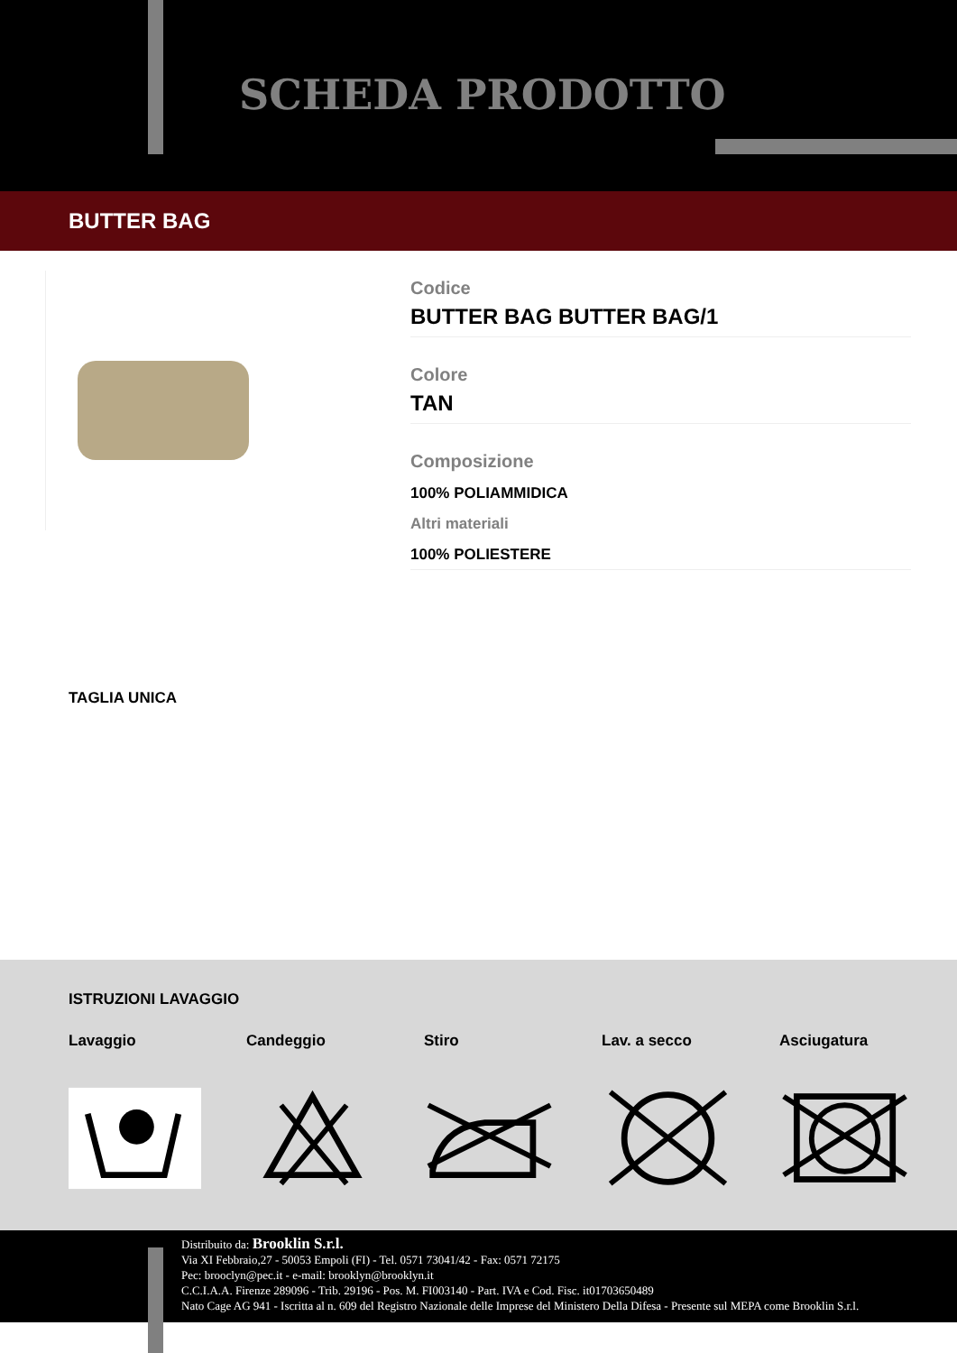SCHEDA PRODOTTO
BUTTER BAG
Codice
BUTTER BAG BUTTER BAG/1
Colore
TAN
Composizione
100% POLIAMMIDICA
Altri materiali
100% POLIESTERE
TAGLIA UNICA
ISTRUZIONI LAVAGGIO
Lavaggio Candeggio Stiro Lav. a secco Asciugatura
Distribuito da: Brooklin S.r.l.
Via XI Febbraio,27 - 50053 Empoli (FI) - Tel. 0571 73041/42 - Fax: 0571 72175
Pec: brooclyn@pec.it - e-mail: brooklyn@brooklyn.it
C.C.I.A.A. Firenze 289096 - Trib. 29196 - Pos. M. FI003140 - Part. IVA e Cod. Fisc. it01703650489
Nato Cage AG 941 - Iscritta al n. 609 del Registro Nazionale delle Imprese del Ministero Della Difesa - Presente sul MEPA come Brooklin S.r.l.